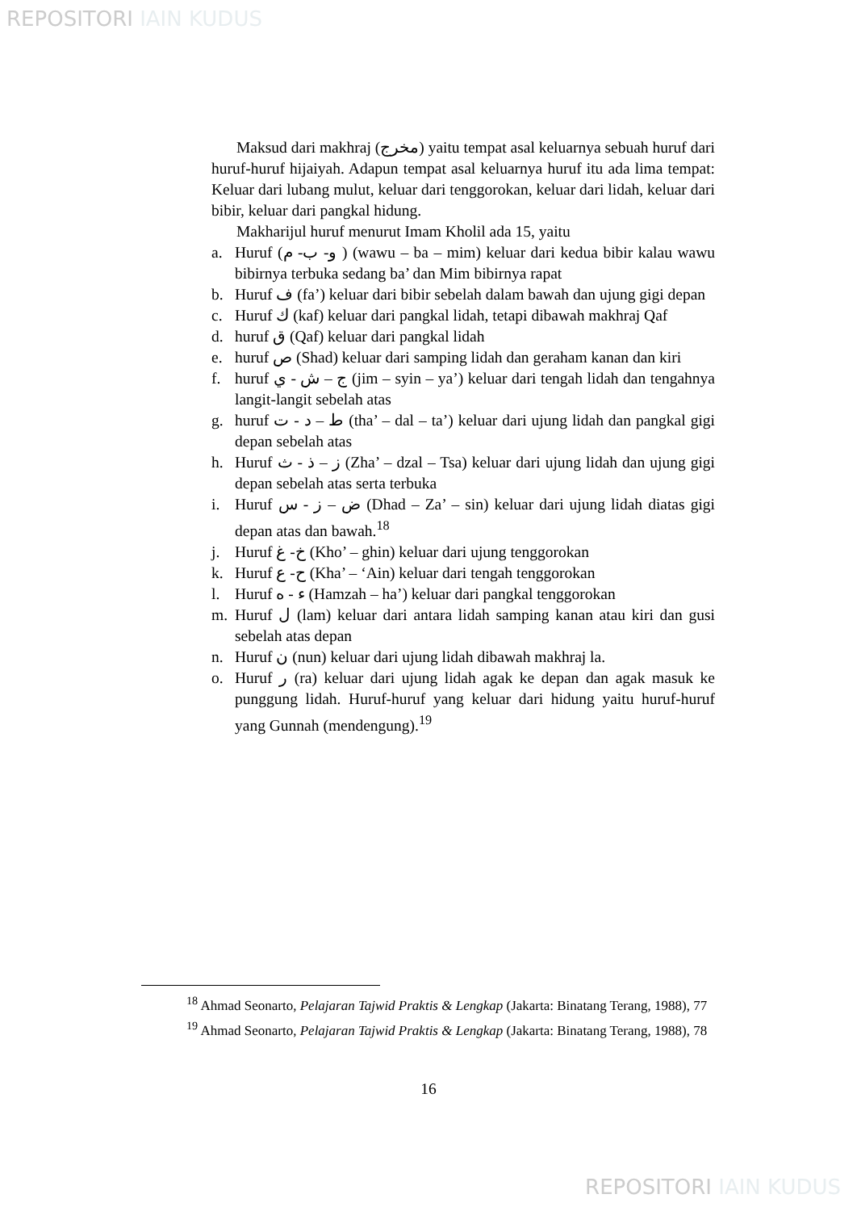REPOSITORI IAIN KUDUS
Maksud dari makhraj (مخرج) yaitu tempat asal keluarnya sebuah huruf dari huruf-huruf hijaiyah. Adapun tempat asal keluarnya huruf itu ada lima tempat: Keluar dari lubang mulut, keluar dari tenggorokan, keluar dari lidah, keluar dari bibir, keluar dari pangkal hidung.
Makharijul huruf menurut Imam Kholil ada 15, yaitu
a. Huruf (و- ب- م ) (wawu – ba – mim) keluar dari kedua bibir kalau wawu bibirnya terbuka sedang ba’ dan Mim bibirnya rapat
b. Huruf ف (fa’) keluar dari bibir sebelah dalam bawah dan ujung gigi depan
c. Huruf ك (kaf) keluar dari pangkal lidah, tetapi dibawah makhraj Qaf
d. huruf ق (Qaf) keluar dari pangkal lidah
e. huruf ص (Shad) keluar dari samping lidah dan geraham kanan dan kiri
f. huruf ج – ش - ي (jim – syin – ya’) keluar dari tengah lidah dan tengahnya langit-langit sebelah atas
g. huruf ط – د - ت (tha’ – dal – ta’) keluar dari ujung lidah dan pangkal gigi depan sebelah atas
h. Huruf ز – ذ - ث (Zha’ – dzal – Tsa) keluar dari ujung lidah dan ujung gigi depan sebelah atas serta terbuka
i. Huruf ض – ز - س (Dhad – Za’ – sin) keluar dari ujung lidah diatas gigi depan atas dan bawah.<sup>18</sup>
j. Huruf خ- غ (Kho’ – ghin) keluar dari ujung tenggorokan
k. Huruf ح- ع (Kha’ – ‘Ain) keluar dari tengah tenggorokan
l. Huruf ء - ه (Hamzah – ha’) keluar dari pangkal tenggorokan
m. Huruf ل (lam) keluar dari antara lidah samping kanan atau kiri dan gusi sebelah atas depan
n. Huruf ن (nun) keluar dari ujung lidah dibawah makhraj la.
o. Huruf ر (ra) keluar dari ujung lidah agak ke depan dan agak masuk ke punggung lidah. Huruf-huruf yang keluar dari hidung yaitu huruf-huruf yang Gunnah (mendengung).<sup>19</sup>
<sup>18</sup> Ahmad Seonarto, Pelajaran Tajwid Praktis & Lengkap (Jakarta: Binatang Terang, 1988), 77
<sup>19</sup> Ahmad Seonarto, Pelajaran Tajwid Praktis & Lengkap (Jakarta: Binatang Terang, 1988), 78
16
REPOSITORI IAIN KUDUS